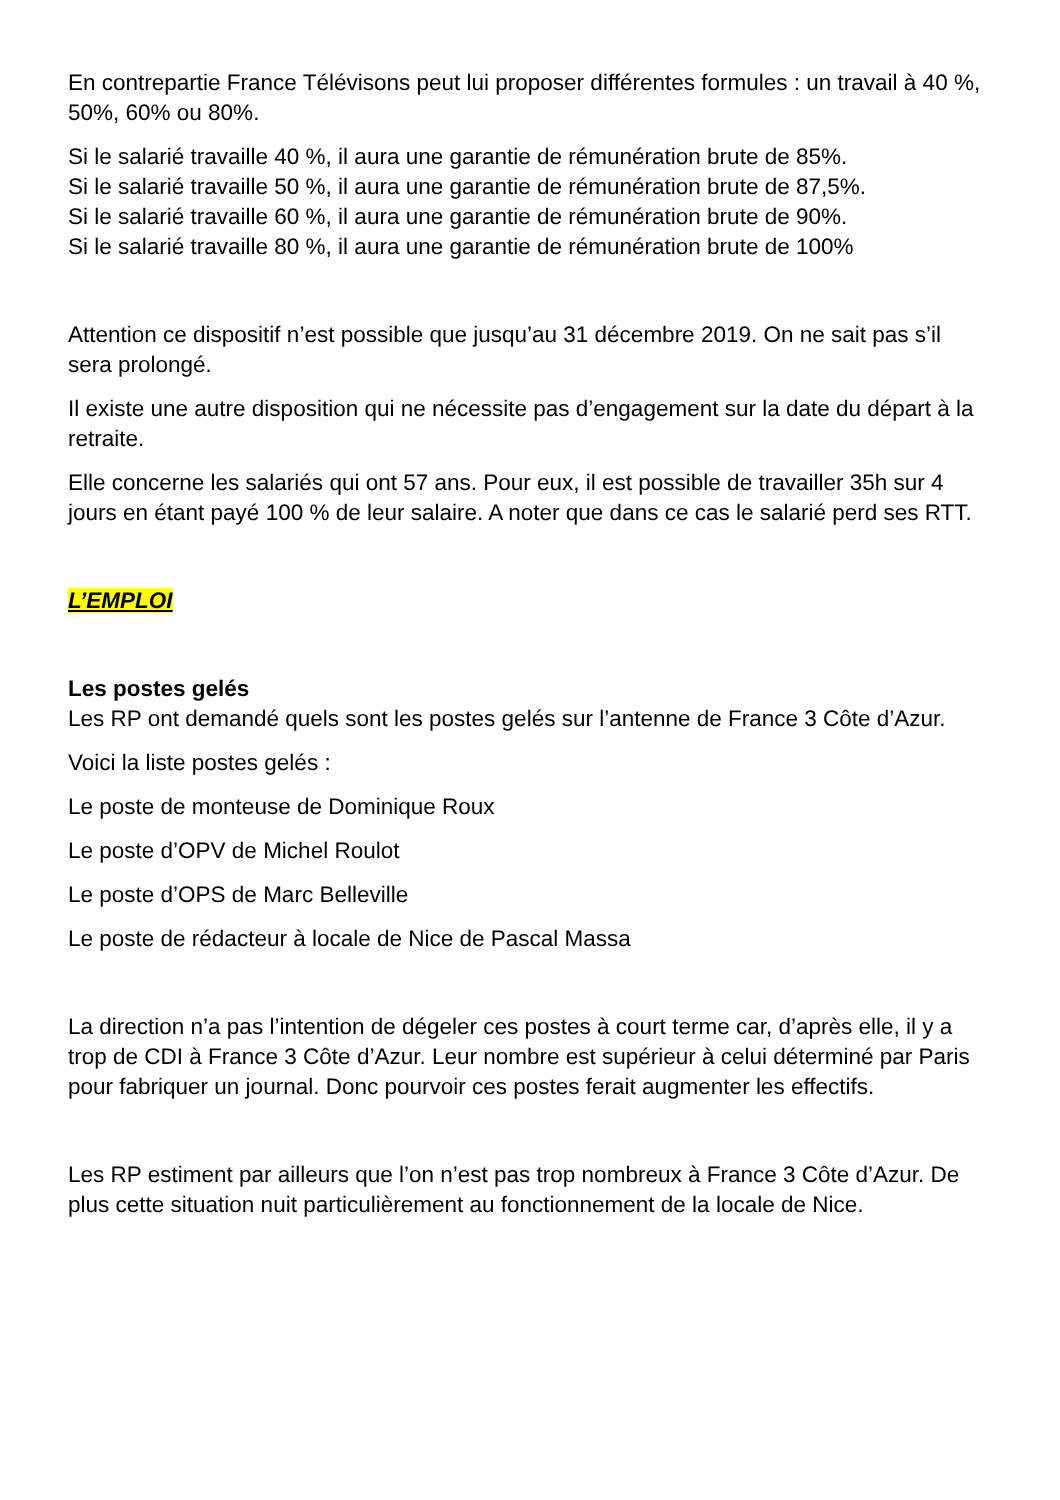En contrepartie France Télévisons peut lui proposer différentes formules : un travail à 40 %, 50%, 60% ou 80%.
Si le salarié travaille 40 %, il aura une garantie de rémunération brute de 85%.
Si le salarié travaille 50 %, il aura une garantie de rémunération brute de 87,5%.
Si le salarié travaille 60 %, il aura une garantie de rémunération brute de 90%.
Si le salarié travaille 80 %, il aura une garantie de rémunération brute de 100%
Attention ce dispositif n’est possible que jusqu’au 31 décembre 2019. On ne sait pas s’il sera prolongé.
Il existe une autre disposition qui ne nécessite pas d’engagement sur la date du départ à la retraite.
Elle concerne les salariés qui ont 57 ans. Pour eux, il est possible de travailler 35h sur 4 jours en étant payé 100 % de leur salaire. A noter que dans ce cas le salarié perd ses RTT.
L’EMPLOI
Les postes gelés
Les RP ont demandé quels sont les postes gelés sur l’antenne de France 3 Côte d’Azur.
Voici la liste postes gelés :
Le poste de monteuse de Dominique Roux
Le poste d’OPV de Michel Roulot
Le poste d’OPS de Marc Belleville
Le poste de rédacteur à locale de Nice de Pascal Massa
La direction n’a pas l’intention de dégeler ces postes à court terme car, d’après elle, il y a trop de CDI à France 3 Côte d’Azur. Leur nombre est supérieur à celui déterminé par Paris pour fabriquer un journal. Donc pourvoir ces postes ferait augmenter les effectifs.
Les RP estiment par ailleurs que l’on n’est pas trop nombreux à France 3 Côte d’Azur. De plus cette situation nuit particulièrement au fonctionnement de la locale de Nice.